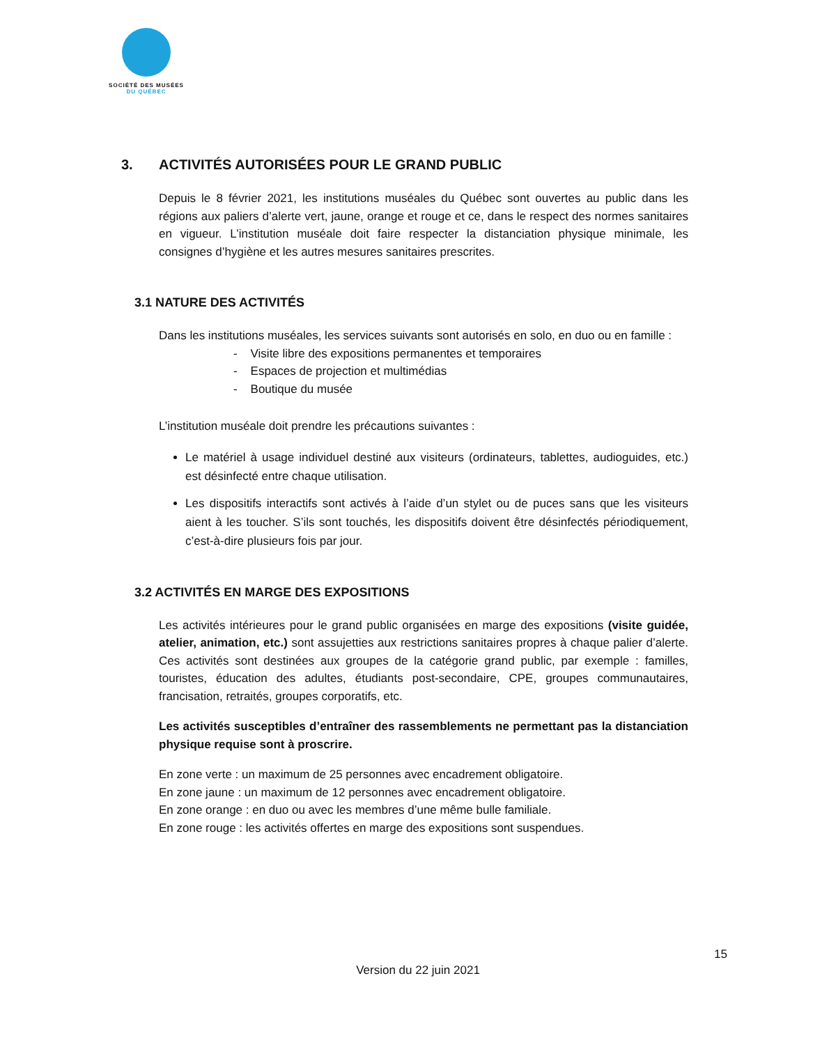SOCIÉTÉ DES MUSÉES
DU QUÉBEC
3. ACTIVITÉS AUTORISÉES POUR LE GRAND PUBLIC
Depuis le 8 février 2021, les institutions muséales du Québec sont ouvertes au public dans les régions aux paliers d’alerte vert, jaune, orange et rouge et ce, dans le respect des normes sanitaires en vigueur. L’institution muséale doit faire respecter la distanciation physique minimale, les consignes d’hygiène et les autres mesures sanitaires prescrites.
3.1 NATURE DES ACTIVITÉS
Dans les institutions muséales, les services suivants sont autorisés en solo, en duo ou en famille :
- Visite libre des expositions permanentes et temporaires
- Espaces de projection et multimédias
- Boutique du musée
L’institution muséale doit prendre les précautions suivantes :
Le matériel à usage individuel destiné aux visiteurs (ordinateurs, tablettes, audioguides, etc.) est désinfecté entre chaque utilisation.
Les dispositifs interactifs sont activés à l’aide d’un stylet ou de puces sans que les visiteurs aient à les toucher. S’ils sont touchés, les dispositifs doivent être désinfectés périodiquement, c’est-à-dire plusieurs fois par jour.
3.2 ACTIVITÉS EN MARGE DES EXPOSITIONS
Les activités intérieures pour le grand public organisées en marge des expositions (visite guidée, atelier, animation, etc.) sont assujetties aux restrictions sanitaires propres à chaque palier d’alerte. Ces activités sont destinées aux groupes de la catégorie grand public, par exemple : familles, touristes, éducation des adultes, étudiants post-secondaire, CPE, groupes communautaires, francisation, retraités, groupes corporatifs, etc.
Les activités susceptibles d’entraîner des rassemblements ne permettant pas la distanciation physique requise sont à proscrire.
En zone verte : un maximum de 25 personnes avec encadrement obligatoire.
En zone jaune : un maximum de 12 personnes avec encadrement obligatoire.
En zone orange : en duo ou avec les membres d’une même bulle familiale.
En zone rouge : les activités offertes en marge des expositions sont suspendues.
15
Version du 22 juin 2021